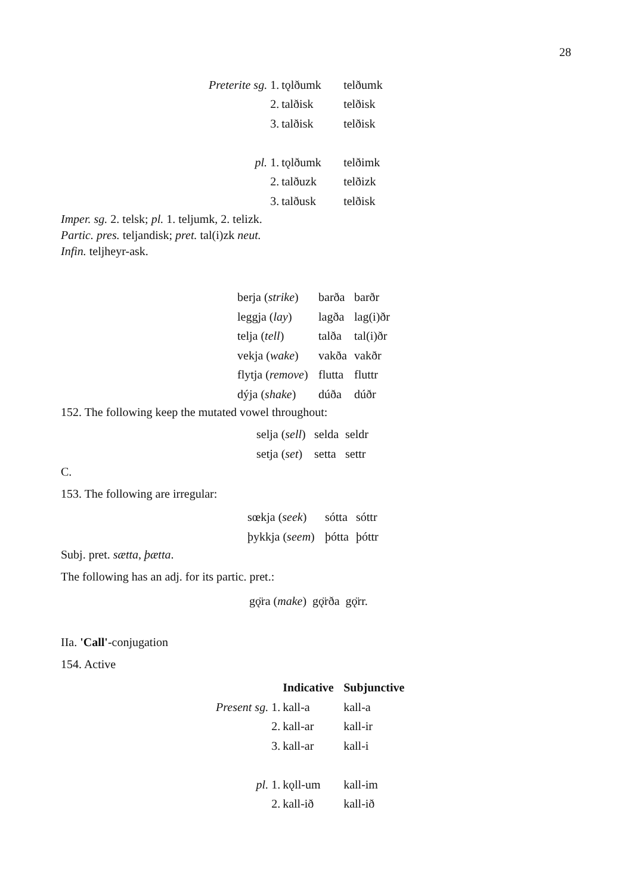28
| Preterite sg. 1. | tǫlðumk | telðumk |
| 2. | talðisk | telðisk |
| 3. | talðisk | telðisk |
| pl. 1. | tǫlðumk | telðimk |
| 2. | talðuzk | telðizk |
| 3. | talðusk | telðisk |
Imper. sg. 2. telsk; pl. 1. teljumk, 2. telizk.
Partic. pres. teljandisk; pret. tal(i)zk neut.
Infin. teljheyr-ask.
| berja ( strike ) | barða | barðr |
| leggja ( lay ) | lagða | lag(i)ðr |
| telja ( tell ) | talða | tal(i)ðr |
| vekja ( wake ) | vakða | vakðr |
| flytja ( remove ) | flutta | fluttr |
| dýja ( shake ) | dúða | dúðr |
152. The following keep the mutated vowel throughout:
| selja ( sell ) | selda | seldr |
| setja ( set ) | setta | settr |
C.
153. The following are irregular:
| sœkja ( seek ) | sótta | sóttr |
| þykkja ( seem ) | þótta | þóttr |
Subj. pret. sætta, þætta.
The following has an adj. for its partic. pret.:
gǫ̈ra (make) gǫ̈rða gǫ̈rr.
IIa. 'Call'-conjugation
154. Active
| | Indicative | Subjunctive |
| Present sg. 1. | kall-a | kall-a |
| 2. | kall-ar | kall-ir |
| 3. | kall-ar | kall-i |
| pl. 1. | kǫll-um | kall-im |
| 2. | kall-ið | kall-ið |